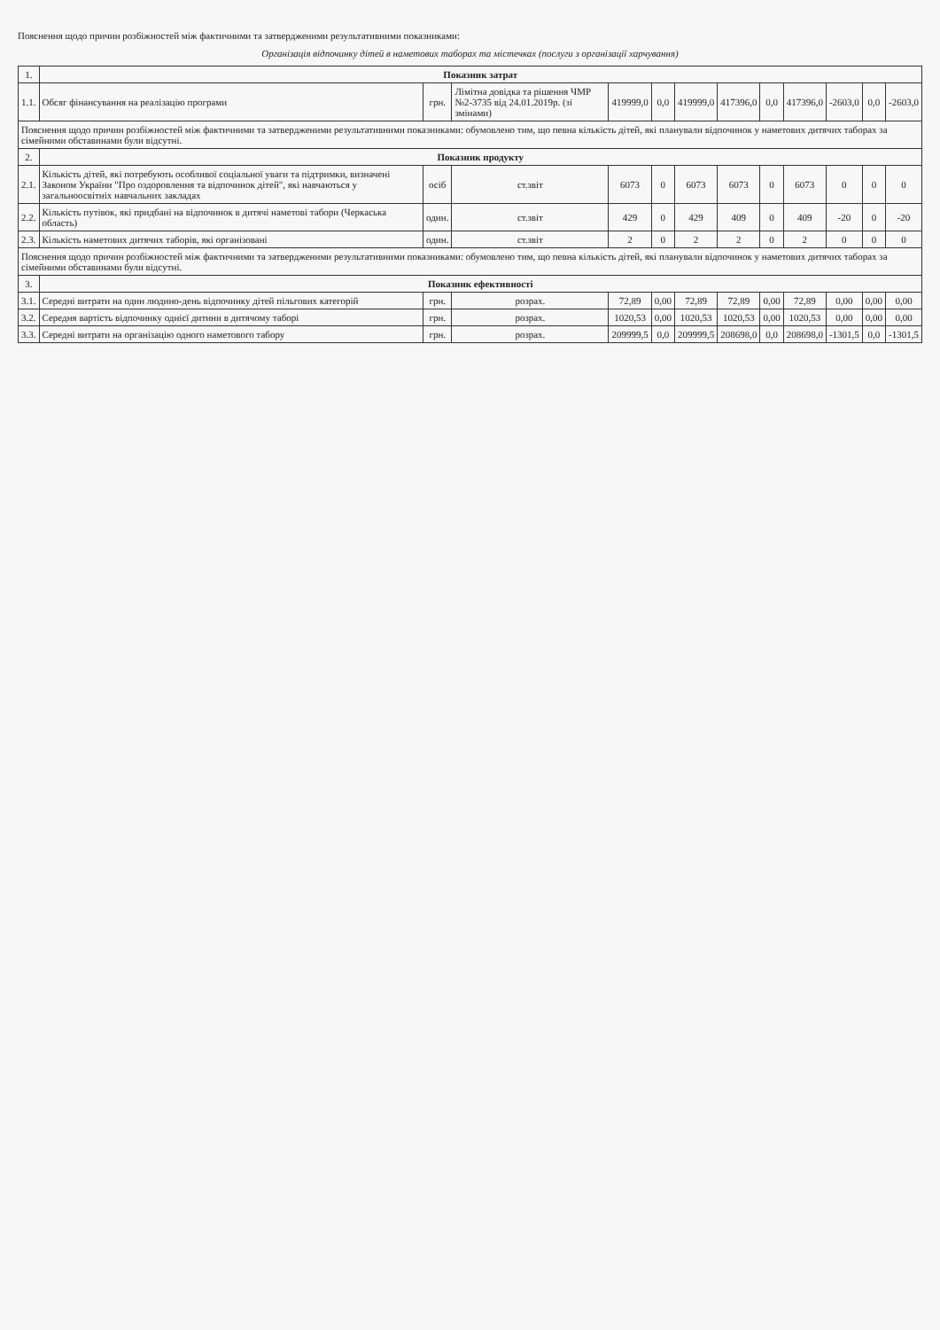Пояснення щодо причин розбіжностей між фактичними та затвердженими результативними показниками:
Організація відпочинку дітей в наметових таборах та містечках (послуги з організації харчування)
| 1. | Показник затрат | | | | | | | | | | | |
| 1.1. | Обсяг фінансування на реалізацію програми | грн. | Лімітна довідка та рішення ЧМР №2-3735 від 24.01.2019р. (зі змінами) | 419999,0 | 0,0 | 419999,0 | 417396,0 | 0,0 | 417396,0 | -2603,0 | 0,0 | -2603,0 |
| Пояснення щодо причин розбіжностей між фактичними та затвердженими результативними показниками: обумовлено тим, що певна кількість дітей, які планували відпочинок у наметових дитячих таборах за сімейними обставинами були відсутні. | | | | | | | | | | | | |
| 2. | Показник продукту | | | | | | | | | | | |
| 2.1. | Кількість дітей, які потребують особливої соціальної уваги та підтримки, визначені Законом України "Про оздоровлення та відпочинок дітей", які навчаються у загальноосвітніх навчальних закладах | осіб | ст.звіт | 6073 | 0 | 6073 | 6073 | 0 | 6073 | 0 | 0 | 0 |
| 2.2. | Кількість путівок, які придбані на відпочинок в дитячі наметові табори (Черкаська область) | один. | ст.звіт | 429 | 0 | 429 | 409 | 0 | 409 | -20 | 0 | -20 |
| 2.3. | Кількість наметових дитячих таборів, які організовані | один. | ст.звіт | 2 | 0 | 2 | 2 | 0 | 2 | 0 | 0 | 0 |
| Пояснення щодо причин розбіжностей між фактичними та затвердженими результативними показниками: обумовлено тим, що певна кількість дітей, які планували відпочинок у наметових дитячих таборах за сімейними обставинами були відсутні. | | | | | | | | | | | | |
| 3. | Показник ефективності | | | | | | | | | | | |
| 3.1. | Середні витрати на один людино-день відпочинку дітей пільгових категорій | грн. | розрах. | 72,89 | 0,00 | 72,89 | 72,89 | 0,00 | 72,89 | 0,00 | 0,00 | 0,00 |
| 3.2. | Середня вартість відпочинку однієї дитини в дитячому таборі | грн. | розрах. | 1020,53 | 0,00 | 1020,53 | 1020,53 | 0,00 | 1020,53 | 0,00 | 0,00 | 0,00 |
| 3.3. | Середні витрати на організацію одного наметового табору | грн. | розрах. | 209999,5 | 0,0 | 209999,5 | 208698,0 | 0,0 | 208698,0 | -1301,5 | 0,0 | -1301,5 |